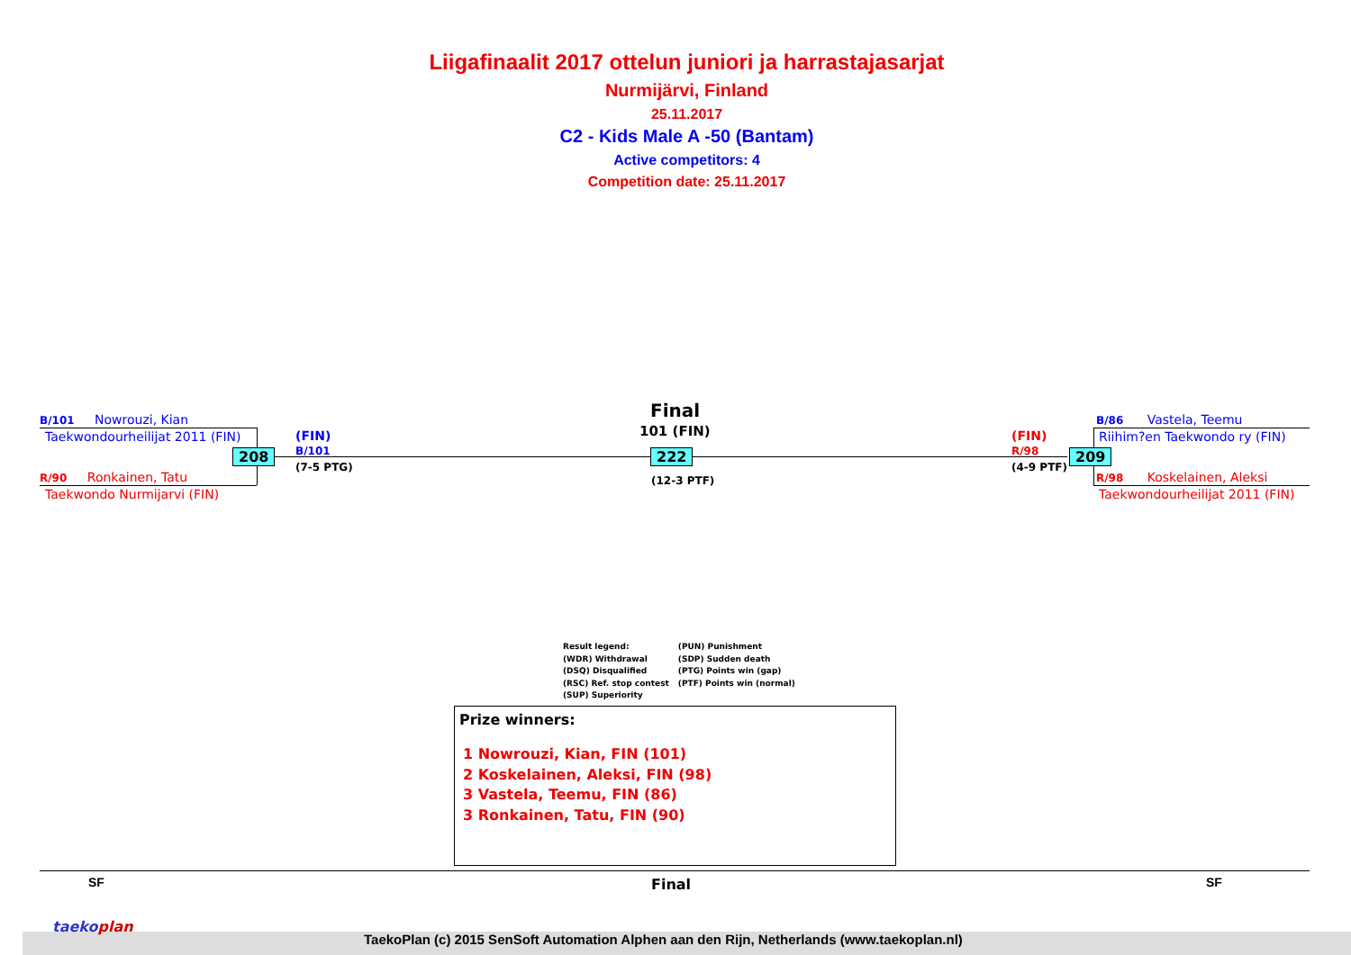Liigafinaalit 2017 ottelun juniori ja harrastajasarjat
Nurmijärvi, Finland
25.11.2017
C2 - Kids Male A -50 (Bantam)
Active competitors: 4
Competition date: 25.11.2017
B/101 Nowrouzi, Kian
Taekwondourheilijat 2011 (FIN)
208
R/90 Ronkainen, Tatu
Taekwondo Nurmijarvi (FIN)
(FIN)
B/101
(7-5 PTG)
Final
101 (FIN)
222
(12-3 PTF)
(FIN)
R/98
(4-9 PTF)
209
B/86 Vastela, Teemu
Riihim?en Taekwondo ry (FIN)
R/98 Koskelainen, Aleksi
Taekwondourheilijat 2011 (FIN)
Result legend:
(WDR) Withdrawal
(DSQ) Disqualified
(RSC) Ref. stop contest
(SUP) Superiority
(PUN) Punishment
(SDP) Sudden death
(PTG) Points win (gap)
(PTF) Points win (normal)
Prize winners:
1 Nowrouzi, Kian, FIN (101)
2 Koskelainen, Aleksi, FIN (98)
3 Vastela, Teemu, FIN (86)
3 Ronkainen, Tatu, FIN (90)
SF Final SF
taekoplan
TaekoPlan (c) 2015 SenSoft Automation Alphen aan den Rijn, Netherlands (www.taekoplan.nl)